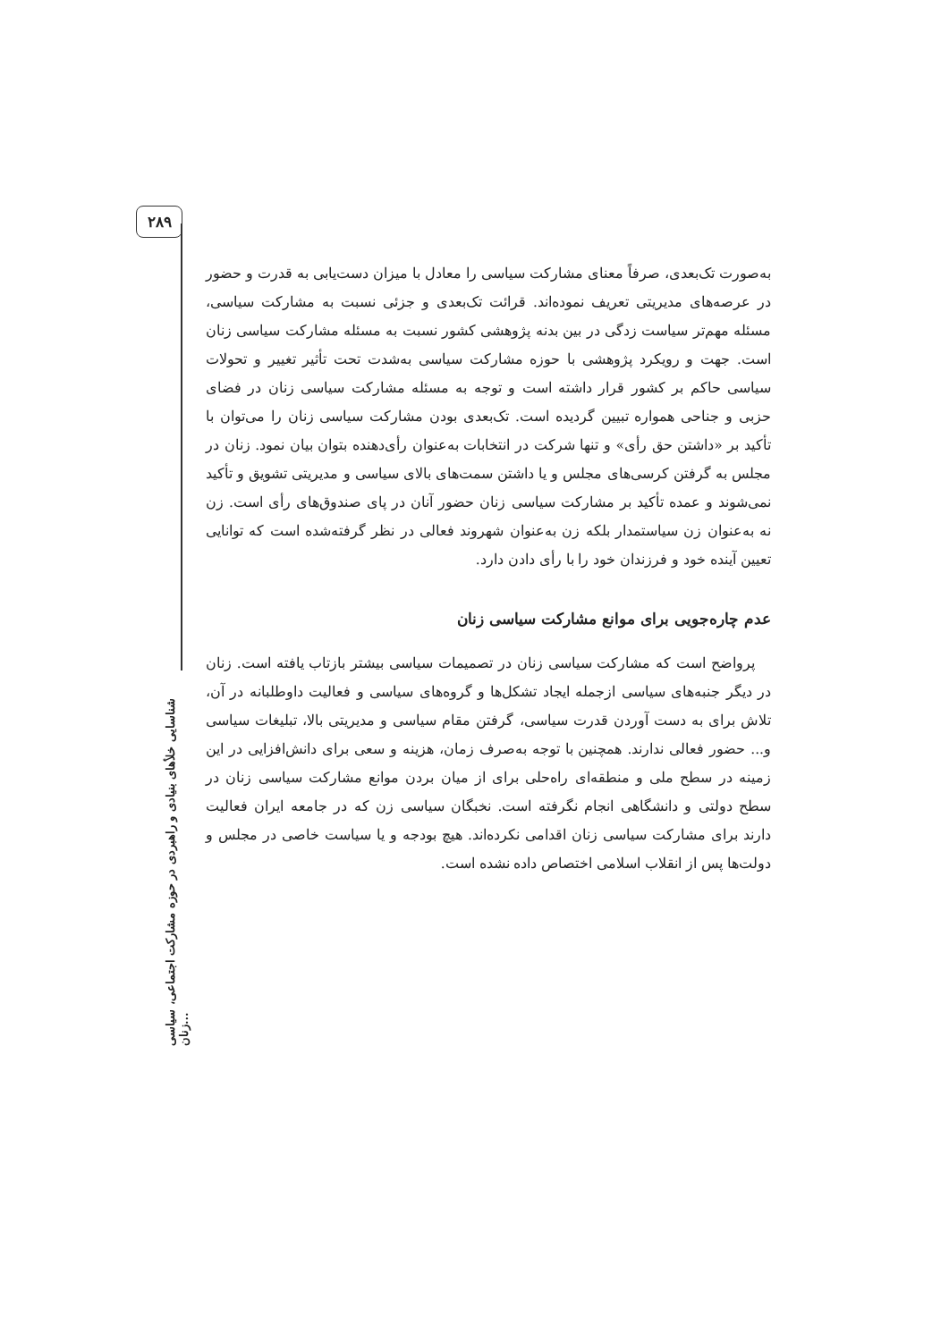۲۸۹
شناسایی خلأهای بنیادی و راهبردی در حوزه مشارکت اجتماعی، سیاسی زنان...
به‌صورت تک‌بعدی، صرفاً معنای مشارکت سیاسی را معادل با میزان دست‌یابی به قدرت و حضور در عرصه‌های مدیریتی تعریف نموده‌اند. قرائت تک‌بعدی و جزئی نسبت به مشارکت سیاسی، مسئله مهم‌تر سیاست زدگی در بین بدنه پژوهشی کشور نسبت به مسئله مشارکت سیاسی زنان است. جهت و رویکرد پژوهشی با حوزه مشارکت سیاسی به‌شدت تحت تأثیر تغییر و تحولات سیاسی حاکم بر کشور قرار داشته است و توجه به مسئله مشارکت سیاسی زنان در فضای حزبی و جناحی همواره تبیین گردیده است. تک‌بعدی بودن مشارکت سیاسی زنان را می‌توان با تأکید بر «داشتن حق رأی» و تنها شرکت در انتخابات به‌عنوان رأی‌دهنده بتوان بیان نمود. زنان در مجلس به گرفتن کرسی‌های مجلس و یا داشتن سمت‌های بالای سیاسی و مدیریتی تشویق و تأکید نمی‌شوند و عمده تأکید بر مشارکت سیاسی زنان حضور آنان در پای صندوق‌های رأی است. زن نه به‌عنوان زن سیاستمدار بلکه زن به‌عنوان شهروند فعالی در نظر گرفته‌شده است که توانایی تعیین آینده خود و فرزندان خود را با رأی دادن دارد.
عدم چاره‌جویی برای موانع مشارکت سیاسی زنان
پرواضح است که مشارکت سیاسی زنان در تصمیمات سیاسی بیشتر بازتاب یافته است. زنان در دیگر جنبه‌های سیاسی ازجمله ایجاد تشکل‌ها و گروه‌های سیاسی و فعالیت داوطلبانه در آن، تلاش برای به دست آوردن قدرت سیاسی، گرفتن مقام سیاسی و مدیریتی بالا، تبلیغات سیاسی و... حضور فعالی ندارند. همچنین با توجه به‌صرف زمان، هزینه و سعی برای دانش‌افزایی در این زمینه در سطح ملی و منطقه‌ای راه‌حلی برای از میان بردن موانع مشارکت سیاسی زنان در سطح دولتی و دانشگاهی انجام نگرفته است. نخبگان سیاسی زن که در جامعه ایران فعالیت دارند برای مشارکت سیاسی زنان اقدامی نکرده‌اند. هیچ بودجه و یا سیاست خاصی در مجلس و دولت‌ها پس از انقلاب اسلامی اختصاص داده نشده است.